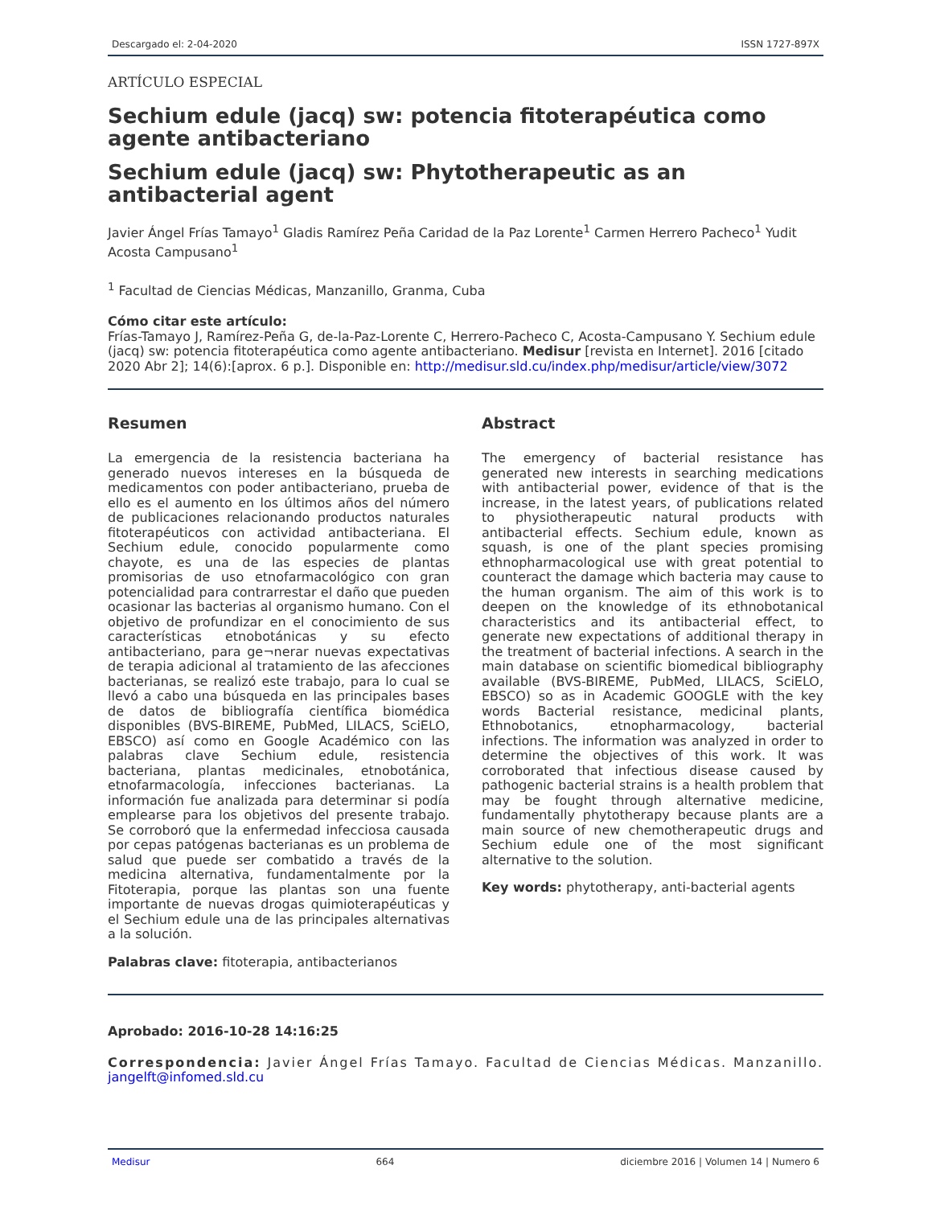Descargado el: 2-04-2020 ISSN 1727-897X
ARTÍCULO ESPECIAL
Sechium edule (jacq) sw: potencia fitoterapéutica como agente antibacteriano
Sechium edule (jacq) sw: Phytotherapeutic as an antibacterial agent
Javier Ángel Frías Tamayo<sup>1</sup> Gladis Ramírez Peña Caridad de la Paz Lorente<sup>1</sup> Carmen Herrero Pacheco<sup>1</sup> Yudit Acosta Campusano<sup>1</sup>
<sup>1</sup> Facultad de Ciencias Médicas, Manzanillo, Granma, Cuba
Cómo citar este artículo:
Frías-Tamayo J, Ramírez-Peña G, de-la-Paz-Lorente C, Herrero-Pacheco C, Acosta-Campusano Y. Sechium edule (jacq) sw: potencia fitoterapéutica como agente antibacteriano. Medisur [revista en Internet]. 2016 [citado 2020 Abr 2]; 14(6):[aprox. 6 p.]. Disponible en: http://medisur.sld.cu/index.php/medisur/article/view/3072
Resumen
La emergencia de la resistencia bacteriana ha generado nuevos intereses en la búsqueda de medicamentos con poder antibacteriano, prueba de ello es el aumento en los últimos años del número de publicaciones relacionando productos naturales fitoterapéuticos con actividad antibacteriana. El Sechium edule, conocido popularmente como chayote, es una de las especies de plantas promisorias de uso etnofarmacológico con gran potencialidad para contrarrestar el daño que pueden ocasionar las bacterias al organismo humano. Con el objetivo de profundizar en el conocimiento de sus características etnobotánicas y su efecto antibacteriano, para ge¬nerar nuevas expectativas de terapia adicional al tratamiento de las afecciones bacterianas, se realizó este trabajo, para lo cual se llevó a cabo una búsqueda en las principales bases de datos de bibliografía científica biomédica disponibles (BVS-BIREME, PubMed, LILACS, SciELO, EBSCO) así como en Google Académico con las palabras clave Sechium edule, resistencia bacteriana, plantas medicinales, etnobotánica, etnofarmacología, infecciones bacterianas. La información fue analizada para determinar si podía emplearse para los objetivos del presente trabajo. Se corroboró que la enfermedad infecciosa causada por cepas patógenas bacterianas es un problema de salud que puede ser combatido a través de la medicina alternativa, fundamentalmente por la Fitoterapia, porque las plantas son una fuente importante de nuevas drogas quimioterapéuticas y el Sechium edule una de las principales alternativas a la solución.
Palabras clave: fitoterapia, antibacterianos
Abstract
The emergency of bacterial resistance has generated new interests in searching medications with antibacterial power, evidence of that is the increase, in the latest years, of publications related to physiotherapeutic natural products with antibacterial effects. Sechium edule, known as squash, is one of the plant species promising ethnopharmacological use with great potential to counteract the damage which bacteria may cause to the human organism. The aim of this work is to deepen on the knowledge of its ethnobotanical characteristics and its antibacterial effect, to generate new expectations of additional therapy in the treatment of bacterial infections. A search in the main database on scientific biomedical bibliography available (BVS-BIREME, PubMed, LILACS, SciELO, EBSCO) so as in Academic GOOGLE with the key words Bacterial resistance, medicinal plants, Ethnobotanics, etnopharmacology, bacterial infections. The information was analyzed in order to determine the objectives of this work. It was corroborated that infectious disease caused by pathogenic bacterial strains is a health problem that may be fought through alternative medicine, fundamentally phytotherapy because plants are a main source of new chemotherapeutic drugs and Sechium edule one of the most significant alternative to the solution.
Key words: phytotherapy, anti-bacterial agents
Aprobado: 2016-10-28 14:16:25
Correspondencia: Javier Ángel Frías Tamayo. Facultad de Ciencias Médicas. Manzanillo. jangelft@infomed.sld.cu
Medisur 664 diciembre 2016 | Volumen 14 | Numero 6